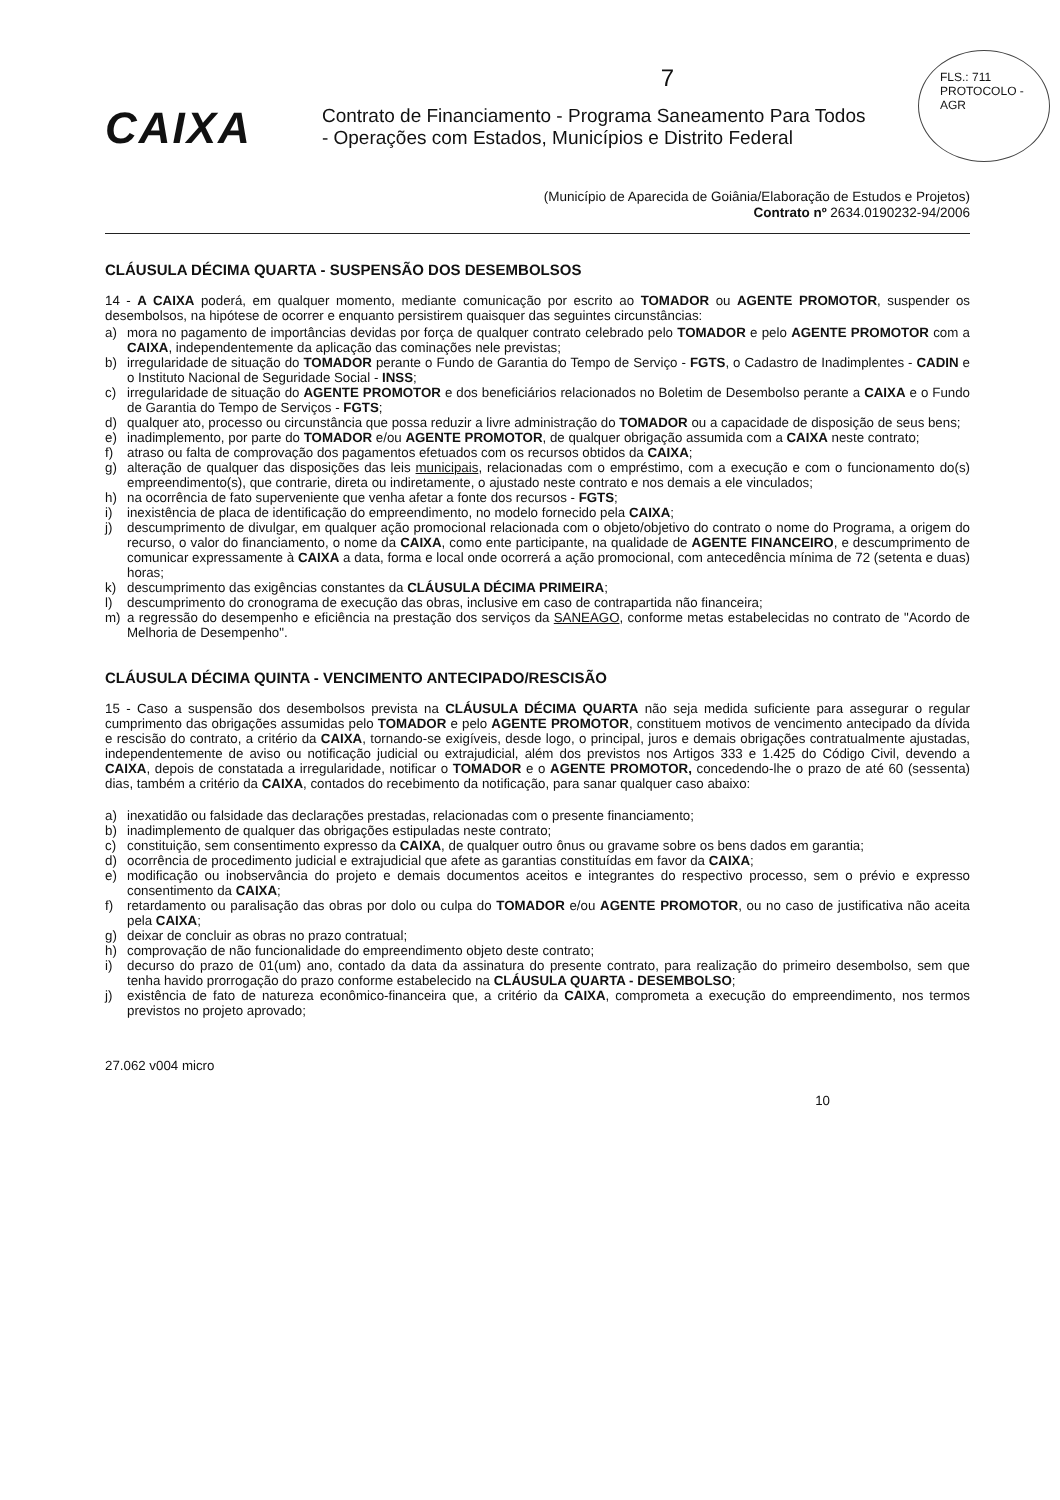FLS.: 711
PROTOCOLO - AGR
7
CAIXA
Contrato de Financiamento - Programa Saneamento Para Todos
- Operações com Estados, Municípios e Distrito Federal
(Município de Aparecida de Goiânia/Elaboração de Estudos e Projetos)
Contrato nº 2634.0190232-94/2006
CLÁUSULA DÉCIMA QUARTA - SUSPENSÃO DOS DESEMBOLSOS
14 - A CAIXA poderá, em qualquer momento, mediante comunicação por escrito ao TOMADOR ou AGENTE PROMOTOR, suspender os desembolsos, na hipótese de ocorrer e enquanto persistirem quaisquer das seguintes circunstâncias:
a) mora no pagamento de importâncias devidas por força de qualquer contrato celebrado pelo TOMADOR e pelo AGENTE PROMOTOR com a CAIXA, independentemente da aplicação das cominações nele previstas;
b) irregularidade de situação do TOMADOR perante o Fundo de Garantia do Tempo de Serviço - FGTS, o Cadastro de Inadimplentes - CADIN e o Instituto Nacional de Seguridade Social - INSS;
c) irregularidade de situação do AGENTE PROMOTOR e dos beneficiários relacionados no Boletim de Desembolso perante a CAIXA e o Fundo de Garantia do Tempo de Serviços - FGTS;
d) qualquer ato, processo ou circunstância que possa reduzir a livre administração do TOMADOR ou a capacidade de disposição de seus bens;
e) inadimplemento, por parte do TOMADOR e/ou AGENTE PROMOTOR, de qualquer obrigação assumida com a CAIXA neste contrato;
f) atraso ou falta de comprovação dos pagamentos efetuados com os recursos obtidos da CAIXA;
g) alteração de qualquer das disposições das leis municipais, relacionadas com o empréstimo, com a execução e com o funcionamento do(s) empreendimento(s), que contrarie, direta ou indiretamente, o ajustado neste contrato e nos demais a ele vinculados;
h) na ocorrência de fato superveniente que venha afetar a fonte dos recursos - FGTS;
i) inexistência de placa de identificação do empreendimento, no modelo fornecido pela CAIXA;
j) descumprimento de divulgar, em qualquer ação promocional relacionada com o objeto/objetivo do contrato o nome do Programa, a origem do recurso, o valor do financiamento, o nome da CAIXA, como ente participante, na qualidade de AGENTE FINANCEIRO, e descumprimento de comunicar expressamente à CAIXA a data, forma e local onde ocorrerá a ação promocional, com antecedência mínima de 72 (setenta e duas) horas;
k) descumprimento das exigências constantes da CLÁUSULA DÉCIMA PRIMEIRA;
l) descumprimento do cronograma de execução das obras, inclusive em caso de contrapartida não financeira;
m) a regressão do desempenho e eficiência na prestação dos serviços da SANEAGO, conforme metas estabelecidas no contrato de "Acordo de Melhoria de Desempenho".
CLÁUSULA DÉCIMA QUINTA - VENCIMENTO ANTECIPADO/RESCISÃO
15 - Caso a suspensão dos desembolsos prevista na CLÁUSULA DÉCIMA QUARTA não seja medida suficiente para assegurar o regular cumprimento das obrigações assumidas pelo TOMADOR e pelo AGENTE PROMOTOR, constituem motivos de vencimento antecipado da dívida e rescisão do contrato, a critério da CAIXA, tornando-se exigíveis, desde logo, o principal, juros e demais obrigações contratualmente ajustadas, independentemente de aviso ou notificação judicial ou extrajudicial, além dos previstos nos Artigos 333 e 1.425 do Código Civil, devendo a CAIXA, depois de constatada a irregularidade, notificar o TOMADOR e o AGENTE PROMOTOR, concedendo-lhe o prazo de até 60 (sessenta) dias, também a critério da CAIXA, contados do recebimento da notificação, para sanar qualquer caso abaixo:
a) inexatidão ou falsidade das declarações prestadas, relacionadas com o presente financiamento;
b) inadimplemento de qualquer das obrigações estipuladas neste contrato;
c) constituição, sem consentimento expresso da CAIXA, de qualquer outro ônus ou gravame sobre os bens dados em garantia;
d) ocorrência de procedimento judicial e extrajudicial que afete as garantias constituídas em favor da CAIXA;
e) modificação ou inobservância do projeto e demais documentos aceitos e integrantes do respectivo processo, sem o prévio e expresso consentimento da CAIXA;
f) retardamento ou paralisação das obras por dolo ou culpa do TOMADOR e/ou AGENTE PROMOTOR, ou no caso de justificativa não aceita pela CAIXA;
g) deixar de concluir as obras no prazo contratual;
h) comprovação de não funcionalidade do empreendimento objeto deste contrato;
i) decurso do prazo de 01(um) ano, contado da data da assinatura do presente contrato, para realização do primeiro desembolso, sem que tenha havido prorrogação do prazo conforme estabelecido na CLÁUSULA QUARTA - DESEMBOLSO;
j) existência de fato de natureza econômico-financeira que, a critério da CAIXA, comprometa a execução do empreendimento, nos termos previstos no projeto aprovado;
27.062 v004 micro
10